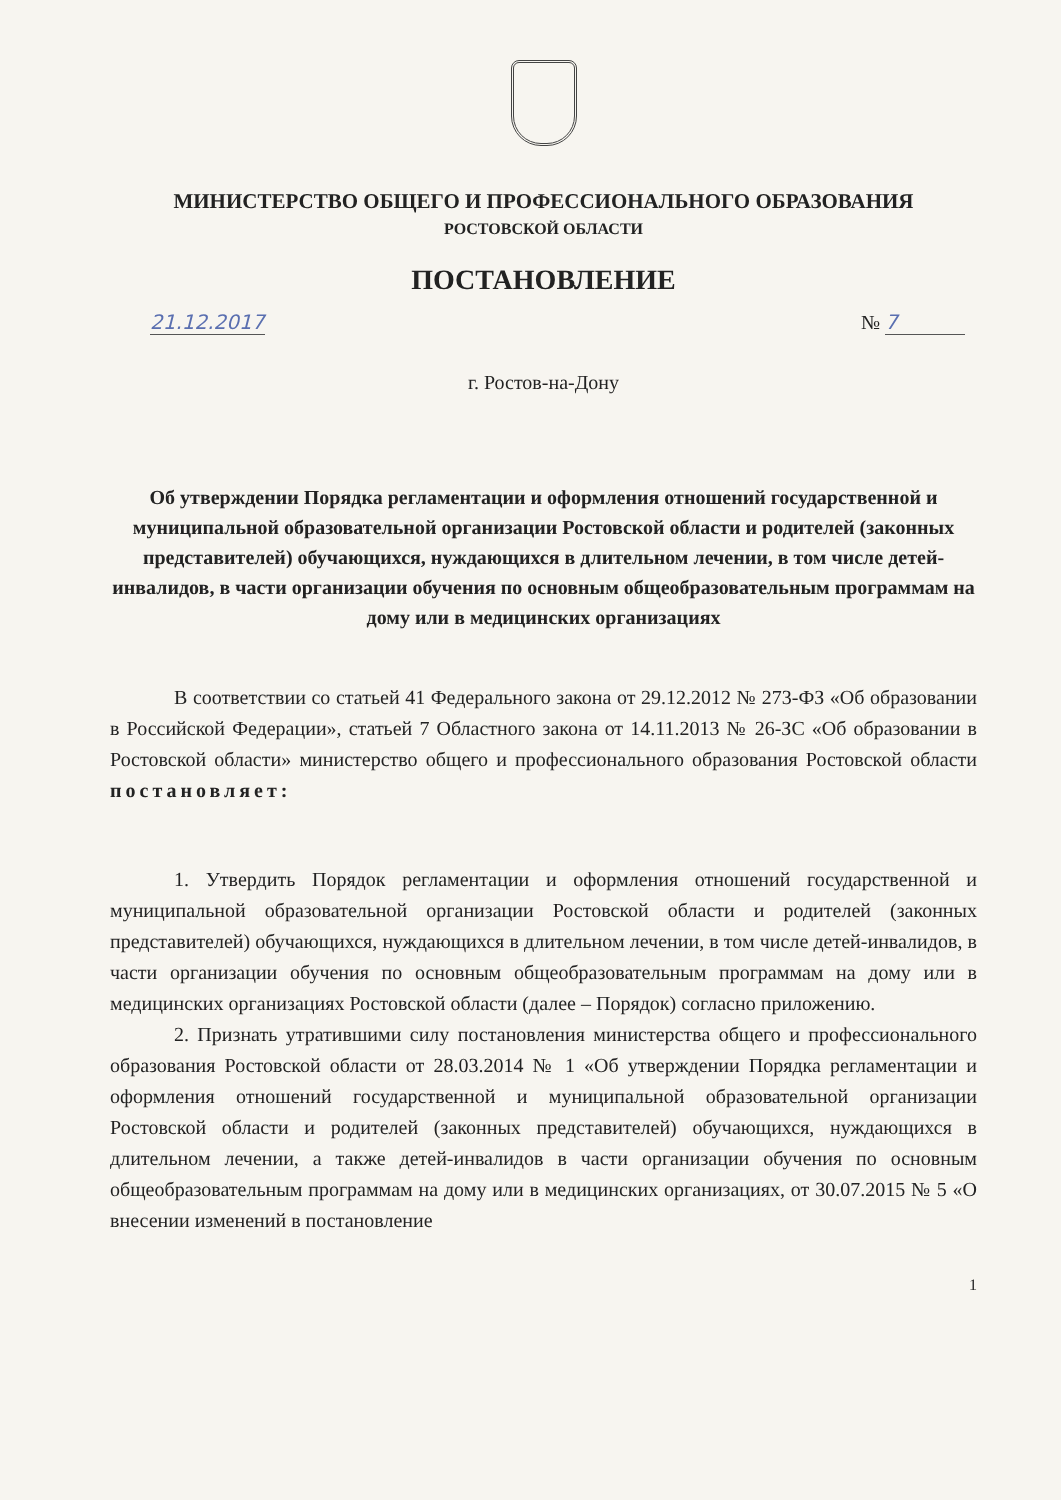МИНИСТЕРСТВО ОБЩЕГО И ПРОФЕССИОНАЛЬНОГО ОБРАЗОВАНИЯ
РОСТОВСКОЙ ОБЛАСТИ
ПОСТАНОВЛЕНИЕ
21.12.2017 № 7
г. Ростов-на-Дону
Об утверждении Порядка регламентации и оформления отношений государственной и муниципальной образовательной организации Ростовской области и родителей (законных представителей) обучающихся, нуждающихся в длительном лечении, в том числе детей-инвалидов, в части организации обучения по основным общеобразовательным программам на дому или в медицинских организациях
В соответствии со статьей 41 Федерального закона от 29.12.2012 № 273-ФЗ «Об образовании в Российской Федерации», статьей 7 Областного закона от 14.11.2013 № 26-ЗС «Об образовании в Ростовской области» министерство общего и профессионального образования Ростовской области постановляет:
1. Утвердить Порядок регламентации и оформления отношений государственной и муниципальной образовательной организации Ростовской области и родителей (законных представителей) обучающихся, нуждающихся в длительном лечении, в том числе детей-инвалидов, в части организации обучения по основным общеобразовательным программам на дому или в медицинских организациях Ростовской области (далее – Порядок) согласно приложению.
2. Признать утратившими силу постановления министерства общего и профессионального образования Ростовской области от 28.03.2014 № 1 «Об утверждении Порядка регламентации и оформления отношений государственной и муниципальной образовательной организации Ростовской области и родителей (законных представителей) обучающихся, нуждающихся в длительном лечении, а также детей-инвалидов в части организации обучения по основным общеобразовательным программам на дому или в медицинских организациях, от 30.07.2015 № 5 «О внесении изменений в постановление
1